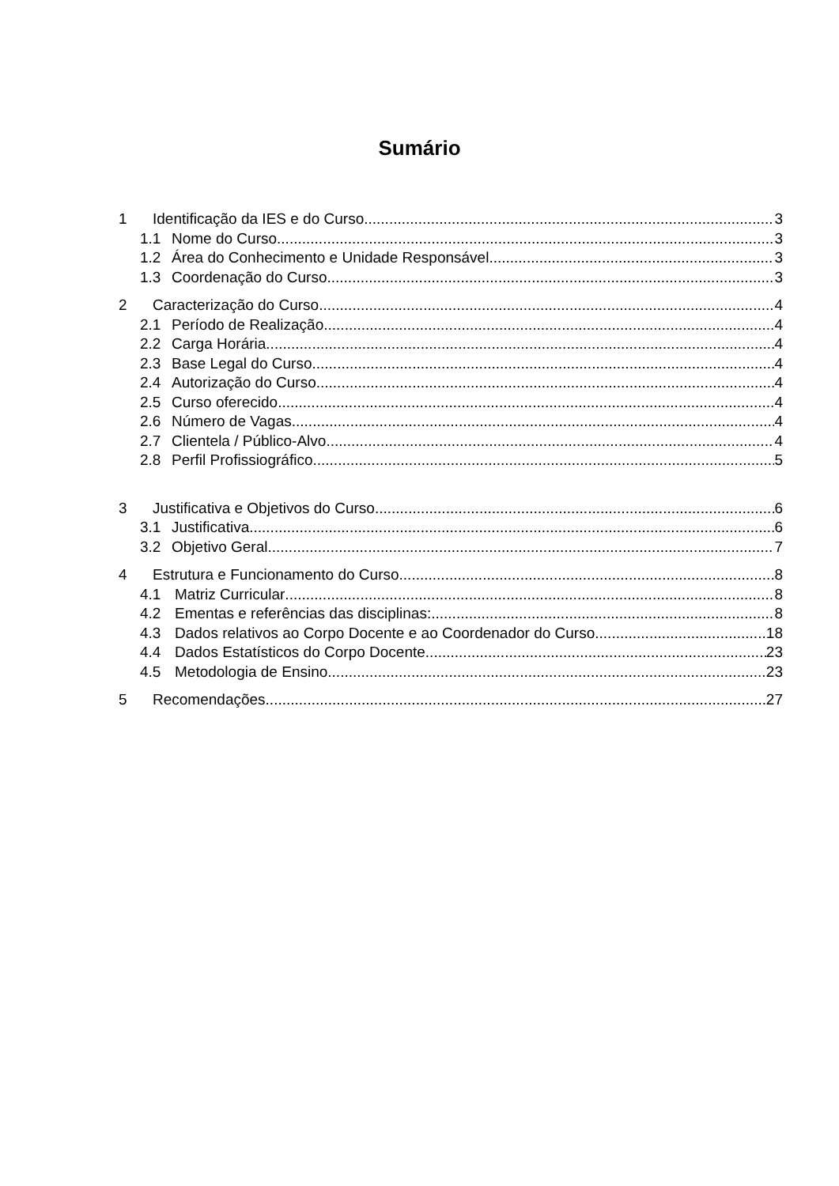Sumário
1 Identificação da IES e do Curso 3
1.1 Nome do Curso 3
1.2 Área do Conhecimento e Unidade Responsável 3
1.3 Coordenação do Curso 3
2 Caracterização do Curso 4
2.1 Período de Realização 4
2.2 Carga Horária 4
2.3 Base Legal do Curso 4
2.4 Autorização do Curso 4
2.5 Curso oferecido 4
2.6 Número de Vagas 4
2.7 Clientela / Público-Alvo 4
2.8 Perfil Profissiográfico 5
3 Justificativa e Objetivos do Curso 6
3.1 Justificativa 6
3.2 Objetivo Geral 7
4 Estrutura e Funcionamento do Curso 8
4.1 Matriz Curricular 8
4.2 Ementas e referências das disciplinas: 8
4.3 Dados relativos ao Corpo Docente e ao Coordenador do Curso 18
4.4 Dados Estatísticos do Corpo Docente 23
4.5 Metodologia de Ensino 23
5 Recomendações 27